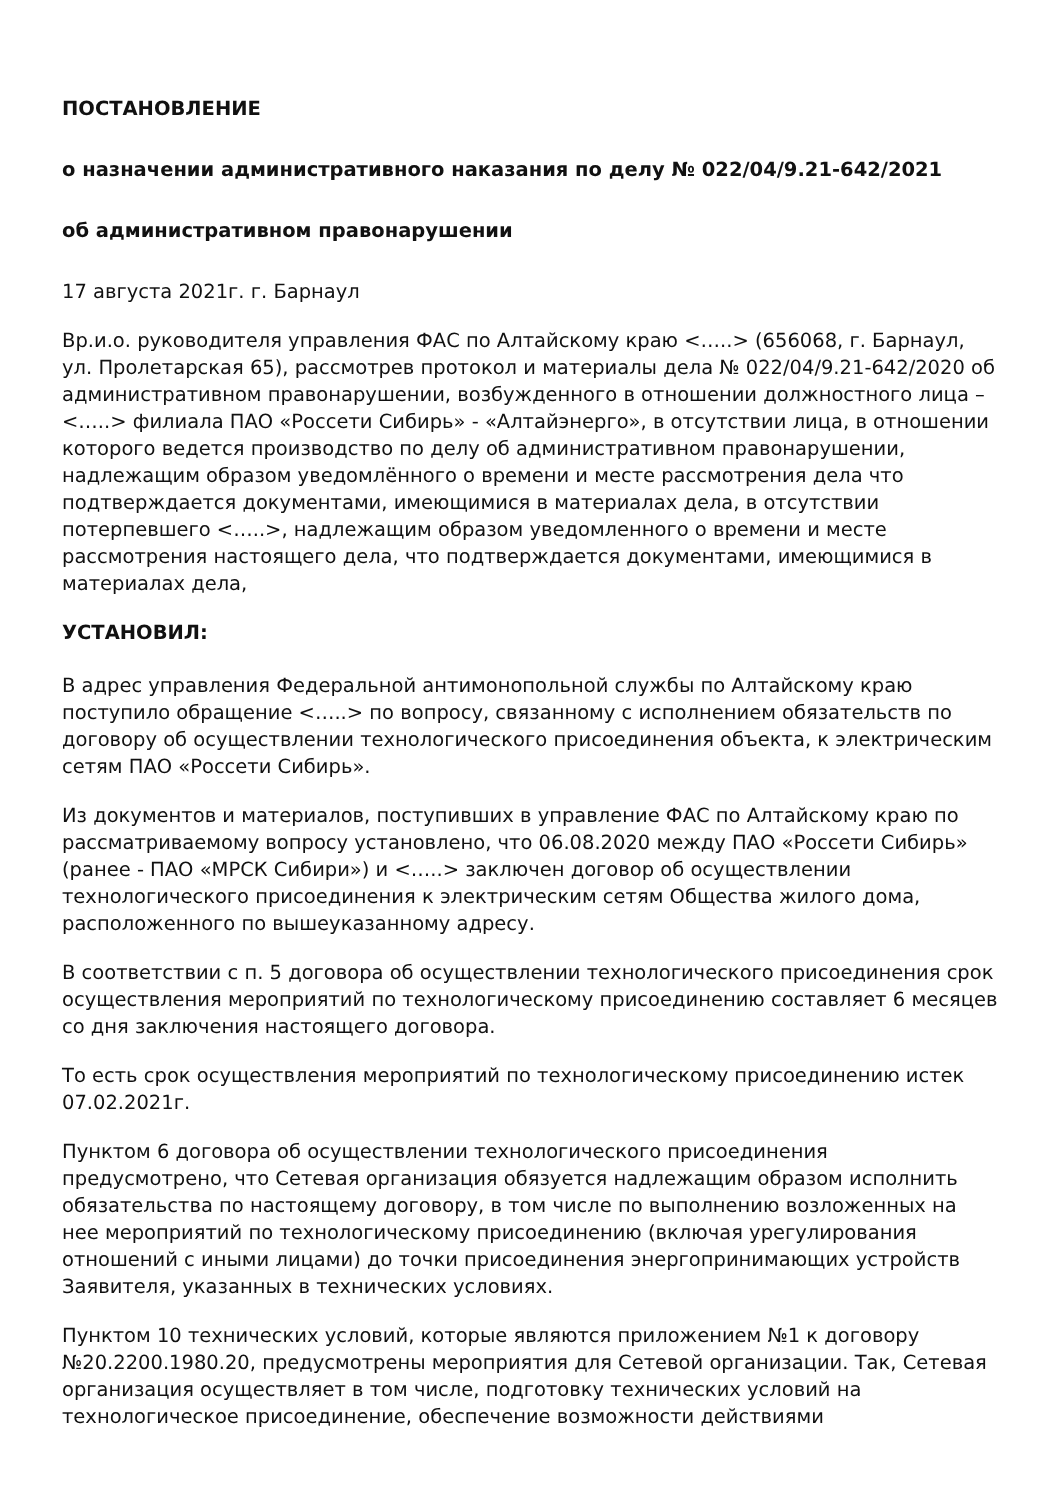ПОСТАНОВЛЕНИЕ
о назначении административного наказания по делу № 022/04/9.21-642/2021
об административном правонарушении
17 августа 2021г. г. Барнаул
Вр.и.о. руководителя управления ФАС по Алтайскому краю <…..> (656068, г. Барнаул, ул. Пролетарская 65), рассмотрев протокол и материалы дела № 022/04/9.21-642/2020 об административном правонарушении, возбужденного в отношении должностного лица – <…..> филиала ПАО «Россети Сибирь» - «Алтайэнерго», в отсутствии лица, в отношении которого ведется производство по делу об административном правонарушении, надлежащим образом уведомлённого о времени и месте рассмотрения дела что подтверждается документами, имеющимися в материалах дела, в отсутствии потерпевшего <…..>, надлежащим образом уведомленного о времени и месте рассмотрения настоящего дела, что подтверждается документами, имеющимися в материалах дела,
УСТАНОВИЛ:
В адрес управления Федеральной антимонопольной службы по Алтайскому краю поступило обращение <…..> по вопросу, связанному с исполнением обязательств по договору об осуществлении технологического присоединения объекта, к электрическим сетям ПАО «Россети Сибирь».
Из документов и материалов, поступивших в управление ФАС по Алтайскому краю по рассматриваемому вопросу установлено, что 06.08.2020 между ПАО «Россети Сибирь» (ранее - ПАО «МРСК Сибири») и <…..> заключен договор об осуществлении технологического присоединения к электрическим сетям Общества жилого дома, расположенного по вышеуказанному адресу.
В соответствии с п. 5 договора об осуществлении технологического присоединения срок осуществления мероприятий по технологическому присоединению составляет 6 месяцев со дня заключения настоящего договора.
То есть срок осуществления мероприятий по технологическому присоединению истек 07.02.2021г.
Пунктом 6 договора об осуществлении технологического присоединения предусмотрено, что Сетевая организация обязуется надлежащим образом исполнить обязательства по настоящему договору, в том числе по выполнению возложенных на нее мероприятий по технологическому присоединению (включая урегулирования отношений с иными лицами) до точки присоединения энергопринимающих устройств Заявителя, указанных в технических условиях.
Пунктом 10 технических условий, которые являются приложением №1 к договору №20.2200.1980.20, предусмотрены мероприятия для Сетевой организации. Так, Сетевая организация осуществляет в том числе, подготовку технических условий на технологическое присоединение, обеспечение возможности действиями